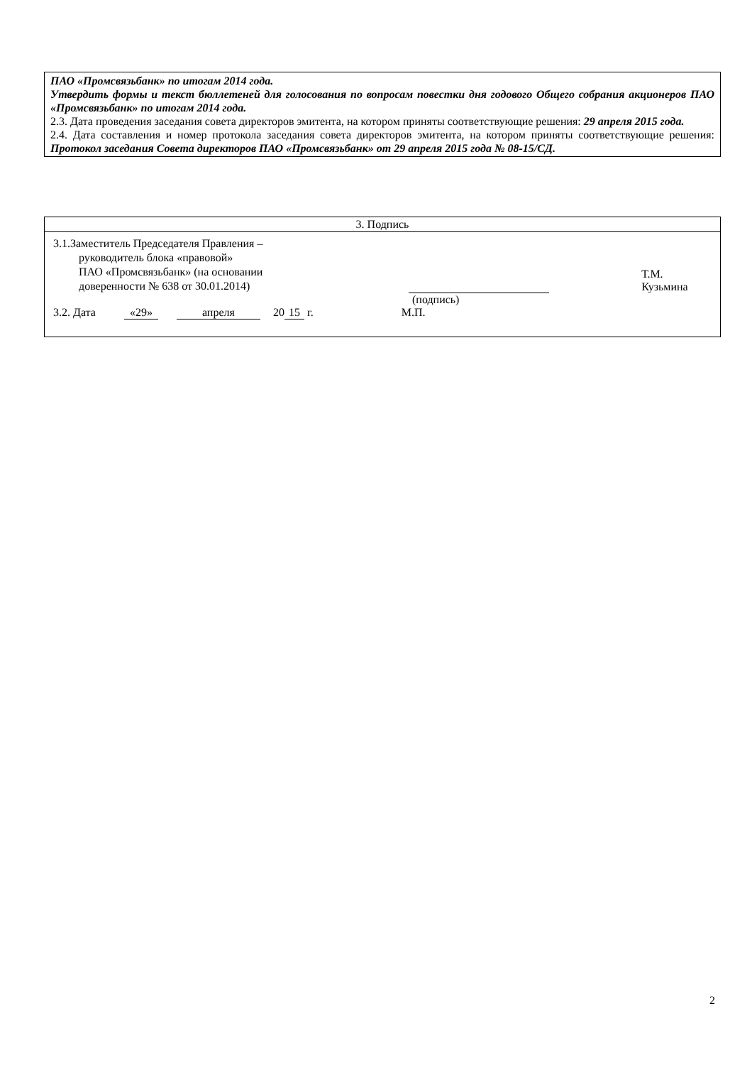ПАО «Промсвязьбанк» по итогам 2014 года.
Утвердить формы и текст бюллетеней для голосования по вопросам повестки дня годового Общего собрания акционеров ПАО «Промсвязьбанк» по итогам 2014 года.
2.3. Дата проведения заседания совета директоров эмитента, на котором приняты соответствующие решения: 29 апреля 2015 года.
2.4. Дата составления и номер протокола заседания совета директоров эмитента, на котором приняты соответствующие решения: Протокол заседания Совета директоров ПАО «Промсвязьбанк» от 29 апреля 2015 года № 08-15/СД.
| 3. Подпись |
| --- |
| 3.1.Заместитель Председателя Правления – руководитель блока «правовой» ПАО «Промсвязьбанк» (на основании доверенности № 638 от 30.01.2014) Т.М. Кузьмина (подпись) 3.2. Дата «29» апреля 20 15 г. М.П. |
2